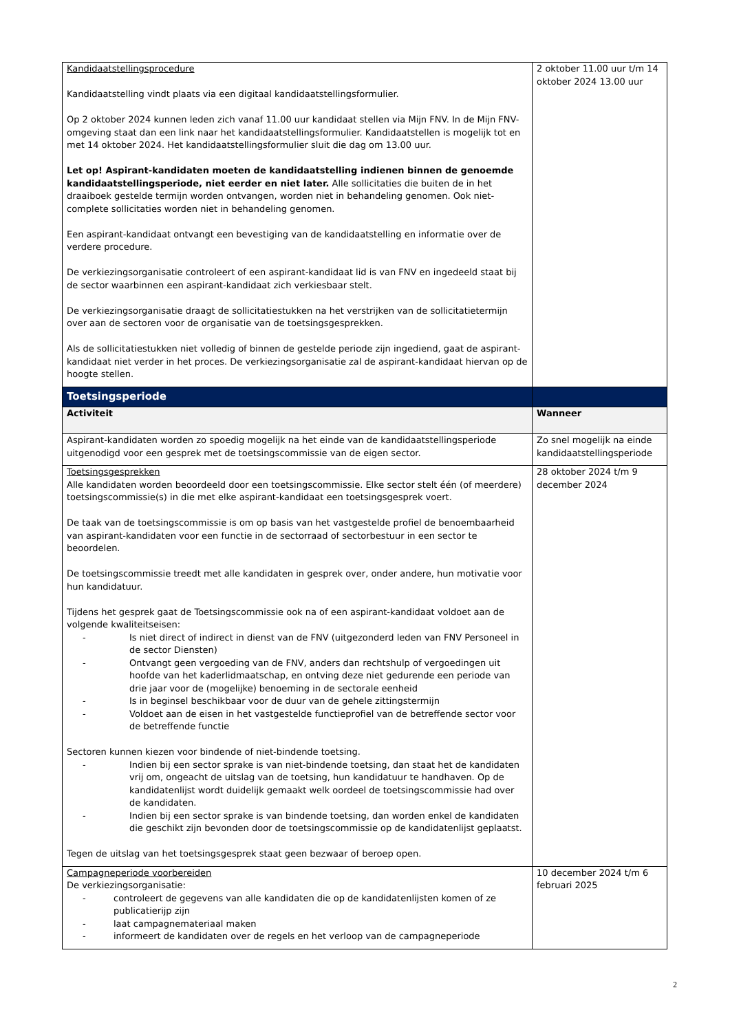| Kandidaatstellingsprocedure Kandidaatstelling vindt plaats via een digitaal kandidaatstellingsformulier. Op 2 oktober 2024 kunnen leden zich vanaf 11.00 uur kandidaat stellen via Mijn FNV. In de Mijn FNV-omgeving staat dan een link naar het kandidaatstellingsformulier. Kandidaatstellen is mogelijk tot en met 14 oktober 2024. Het kandidaatstellingsformulier sluit die dag om 13.00 uur. Let op! Aspirant-kandidaten moeten de kandidaatstelling indienen binnen de genoemde kandidaatstellingsperiode, niet eerder en niet later. Alle sollicitaties die buiten de in het draaiboek gestelde termijn worden ontvangen, worden niet in behandeling genomen. Ook niet-complete sollicitaties worden niet in behandeling genomen. Een aspirant-kandidaat ontvangt een bevestiging van de kandidaatstelling en informatie over de verdere procedure. De verkiezingsorganisatie controleert of een aspirant-kandidaat lid is van FNV en ingedeeld staat bij de sector waarbinnen een aspirant-kandidaat zich verkiesbaar stelt. De verkiezingsorganisatie draagt de sollicitatiestukken na het verstrijken van de sollicitatietermijn over aan de sectoren voor de organisatie van de toetsingsgesprekken. Als de sollicitatiestukken niet volledig of binnen de gestelde periode zijn ingediend, gaat de aspirant-kandidaat niet verder in het proces. De verkiezingsorganisatie zal de aspirant-kandidaat hiervan op de hoogte stellen. | 2 oktober 11.00 uur t/m 14 oktober 2024 13.00 uur |
| Toetsingsperiode | |
| Activiteit | Wanneer |
| Aspirant-kandidaten worden zo spoedig mogelijk na het einde van de kandidaatstellingsperiode uitgenodigd voor een gesprek met de toetsingscommissie van de eigen sector. | Zo snel mogelijk na einde kandidaatstellingsperiode |
| Toetsingsgesprekken Alle kandidaten worden beoordeeld door een toetsingscommissie. Elke sector stelt één (of meerdere) toetsingscommissie(s) in die met elke aspirant-kandidaat een toetsingsgesprek voert. De taak van de toetsingscommissie is om op basis van het vastgestelde profiel de benoembaarheid van aspirant-kandidaten voor een functie in de sectorraad of sectorbestuur in een sector te beoordelen. De toetsingscommissie treedt met alle kandidaten in gesprek over, onder andere, hun motivatie voor hun kandidatuur. Tijdens het gesprek gaat de Toetsingscommissie ook na of een aspirant-kandidaat voldoet aan de volgende kwaliteitseisen: - Is niet direct of indirect in dienst van de FNV (uitgezonderd leden van FNV Personeel in de sector Diensten) - Ontvangt geen vergoeding van de FNV, anders dan rechtshulp of vergoedingen uit hoofde van het kaderlidmaatschap, en ontving deze niet gedurende een periode van drie jaar voor de (mogelijke) benoeming in de sectorale eenheid - Is in beginsel beschikbaar voor de duur van de gehele zittingstermijn - Voldoet aan de eisen in het vastgestelde functieprofiel van de betreffende sector voor de betreffende functie Sectoren kunnen kiezen voor bindende of niet-bindende toetsing. - Indien bij een sector sprake is van niet-bindende toetsing, dan staat het de kandidaten vrij om, ongeacht de uitslag van de toetsing, hun kandidatuur te handhaven. Op de kandidatenlijst wordt duidelijk gemaakt welk oordeel de toetsingscommissie had over de kandidaten. - Indien bij een sector sprake is van bindende toetsing, dan worden enkel de kandidaten die geschikt zijn bevonden door de toetsingscommissie op de kandidatenlijst geplaatst. Tegen de uitslag van het toetsingsgesprek staat geen bezwaar of beroep open. | 28 oktober 2024 t/m 9 december 2024 |
| Campagneperiode voorbereiden De verkiezingsorganisatie: - controleert de gegevens van alle kandidaten die op de kandidatenlijsten komen of ze publicatierijp zijn - laat campagnemateriaal maken - informeert de kandidaten over de regels en het verloop van de campagneperiode | 10 december 2024 t/m 6 februari 2025 |
2